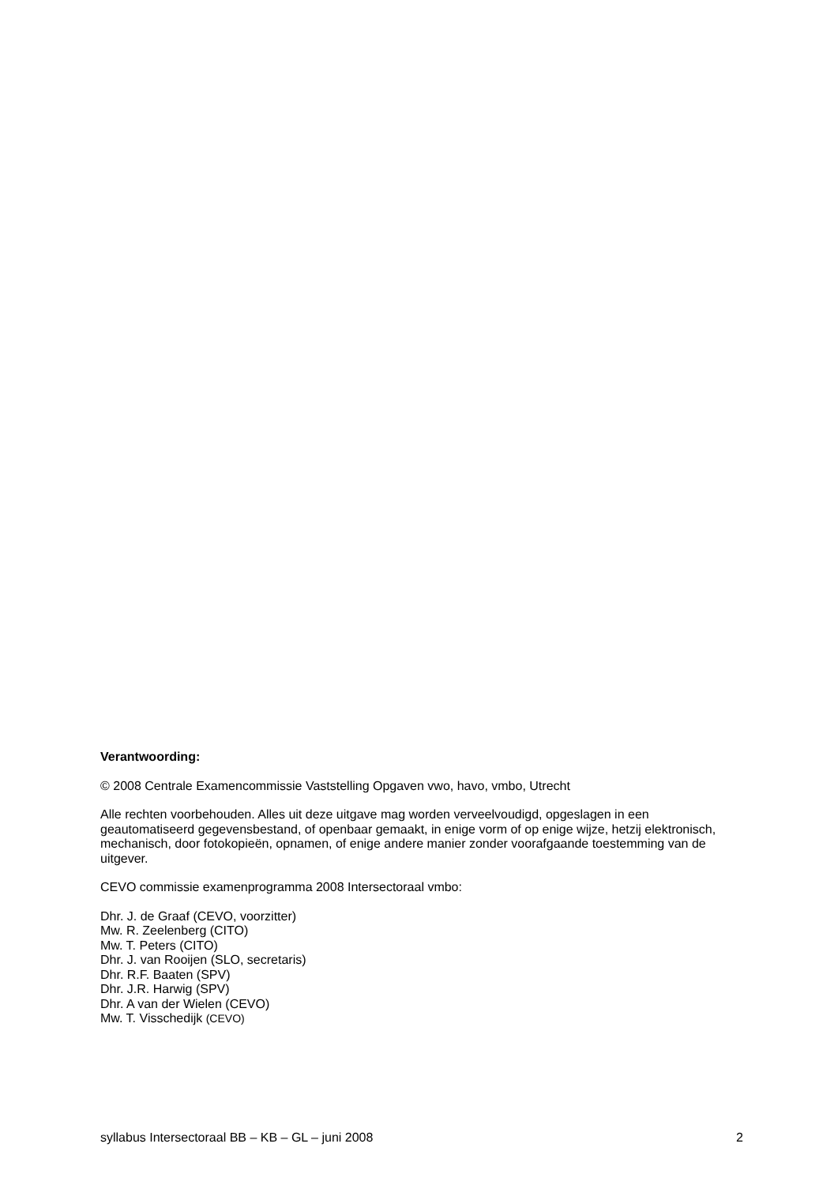Verantwoording:
© 2008 Centrale Examencommissie Vaststelling Opgaven vwo, havo, vmbo, Utrecht
Alle rechten voorbehouden. Alles uit deze uitgave mag worden verveelvoudigd, opgeslagen in een geautomatiseerd gegevensbestand, of openbaar gemaakt, in enige vorm of op enige wijze, hetzij elektronisch, mechanisch, door fotokopieën, opnamen, of enige andere manier zonder voorafgaande toestemming van de uitgever.
CEVO commissie examenprogramma 2008 Intersectoraal vmbo:
Dhr. J. de Graaf (CEVO, voorzitter)
Mw. R. Zeelenberg (CITO)
Mw. T. Peters (CITO)
Dhr. J. van Rooijen (SLO, secretaris)
Dhr. R.F. Baaten (SPV)
Dhr. J.R. Harwig (SPV)
Dhr. A van der Wielen (CEVO)
Mw. T. Visschedijk (CEVO)
syllabus Intersectoraal BB – KB – GL – juni 2008 2